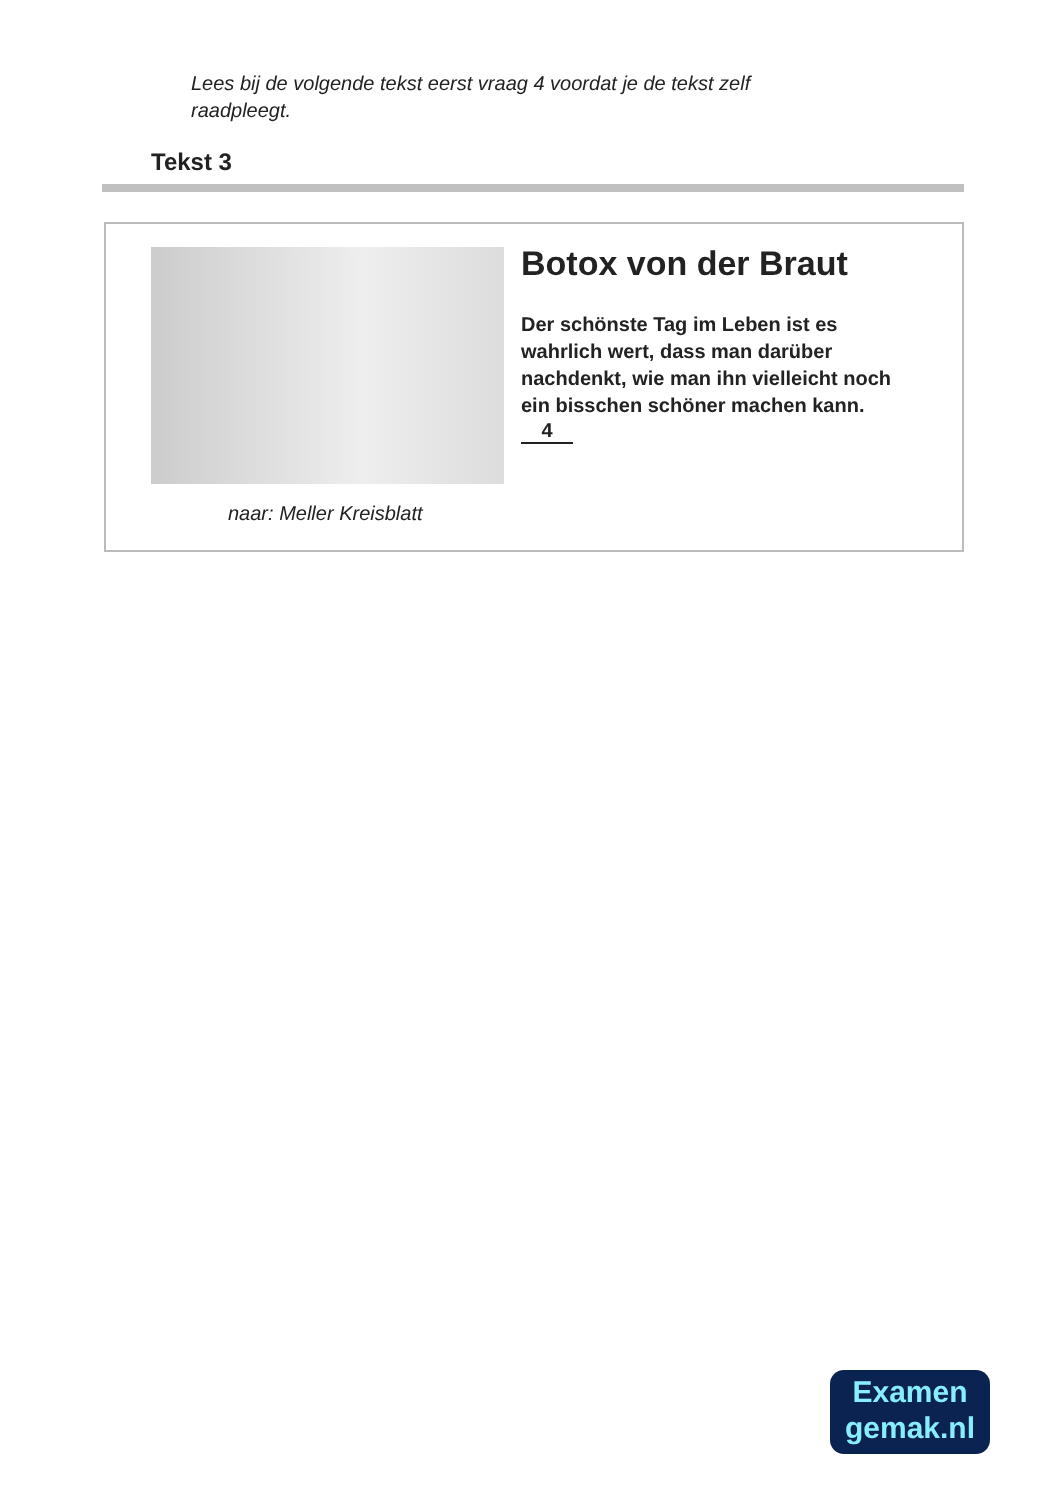Lees bij de volgende tekst eerst vraag 4 voordat je de tekst zelf raadpleegt.
Tekst 3
Botox von der Braut
Der schönste Tag im Leben ist es wahrlich wert, dass man darüber nachdenkt, wie man ihn vielleicht noch ein bisschen schöner machen kann.
4
naar: Meller Kreisblatt
Examen
gemak.nl